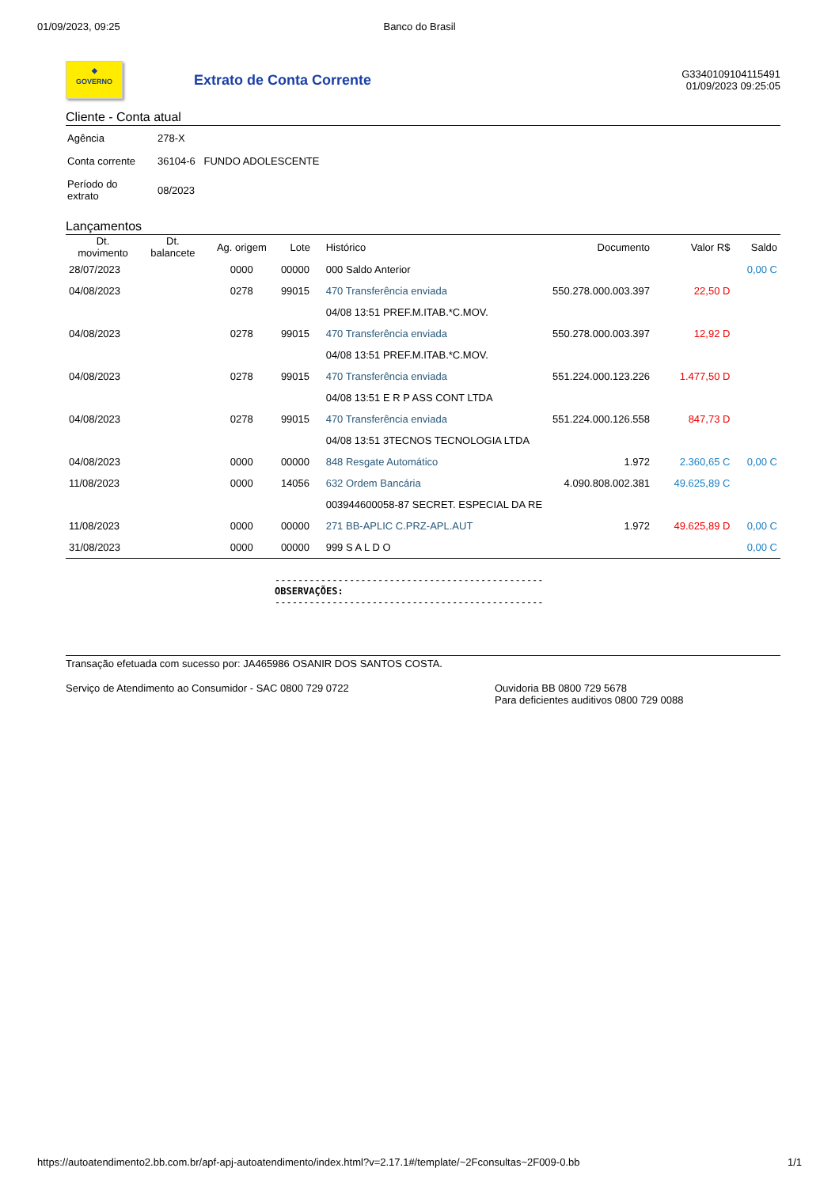01/09/2023, 09:25 Banco do Brasil
◆
GOVERNO
Extrato de Conta Corrente
G3340109104115491
01/09/2023 09:25:05
Cliente - Conta atual
| Agência | 278-X |
| Conta corrente | 36104-6 FUNDO ADOLESCENTE |
| Período do extrato | 08/2023 |
Lançamentos
| Dt. movimento | Dt. balancete | Ag. origem | Lote | Histórico | Documento | Valor R$ | Saldo |
| --- | --- | --- | --- | --- | --- | --- | --- |
| 28/07/2023 | | 0000 | 00000 | 000 Saldo Anterior | | | 0,00 C |
| 04/08/2023 | | 0278 | 99015 | 470 Transferência enviada | 550.278.000.003.397 | 22,50 D | |
| | | | | 04/08 13:51 PREF.M.ITAB.*C.MOV. | | | |
| 04/08/2023 | | 0278 | 99015 | 470 Transferência enviada | 550.278.000.003.397 | 12,92 D | |
| | | | | 04/08 13:51 PREF.M.ITAB.*C.MOV. | | | |
| 04/08/2023 | | 0278 | 99015 | 470 Transferência enviada | 551.224.000.123.226 | 1.477,50 D | |
| | | | | 04/08 13:51 E R P ASS CONT LTDA | | | |
| 04/08/2023 | | 0278 | 99015 | 470 Transferência enviada | 551.224.000.126.558 | 847,73 D | |
| | | | | 04/08 13:51 3TECNOS TECNOLOGIA LTDA | | | |
| 04/08/2023 | | 0000 | 00000 | 848 Resgate Automático | 1.972 | 2.360,65 C | 0,00 C |
| 11/08/2023 | | 0000 | 14056 | 632 Ordem Bancária | 4.090.808.002.381 | 49.625,89 C | |
| | | | | 003944600058-87 SECRET. ESPECIAL DA RE | | | |
| 11/08/2023 | | 0000 | 00000 | 271 BB-APLIC C.PRZ-APL.AUT | 1.972 | 49.625,89 D | 0,00 C |
| 31/08/2023 | | 0000 | 00000 | 999 S A L D O | | | 0,00 C |
-----------------------------------------------
OBSERVAÇÕES:
-----------------------------------------------
Transação efetuada com sucesso por: JA465986 OSANIR DOS SANTOS COSTA.
Serviço de Atendimento ao Consumidor - SAC 0800 729 0722 Ouvidoria BB 0800 729 5678
Para deficientes auditivos 0800 729 0088
https://autoatendimento2.bb.com.br/apf-apj-autoatendimento/index.html?v=2.17.1#/template/~2Fconsultas~2F009-0.bb 1/1